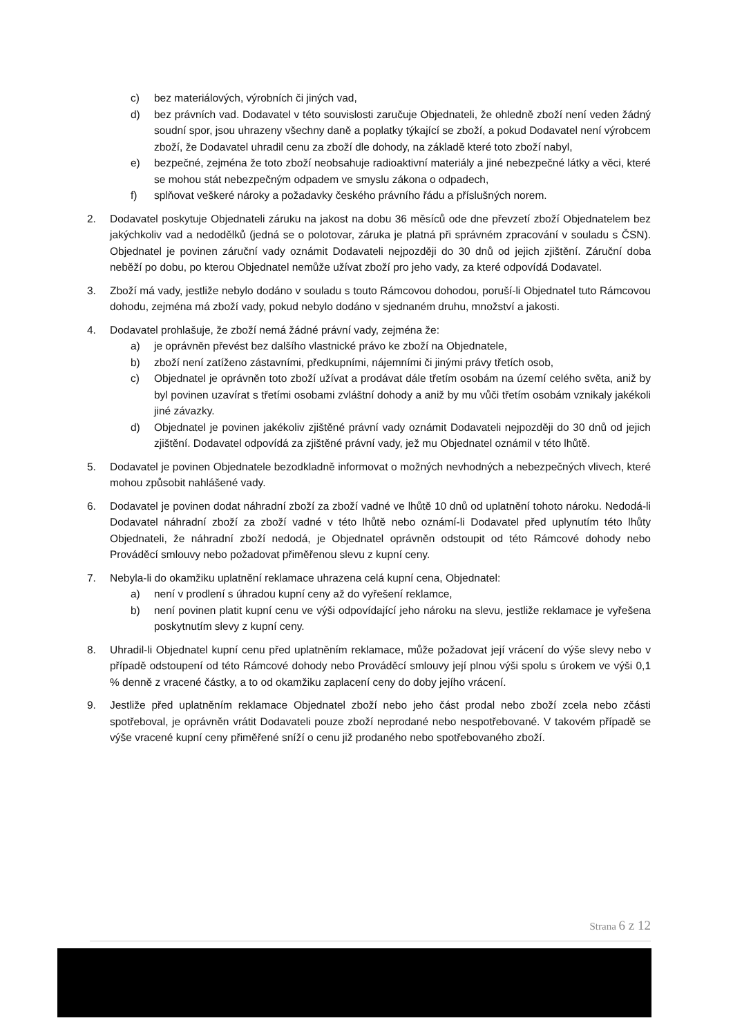c) bez materiálových, výrobních či jiných vad,
d) bez právních vad. Dodavatel v této souvislosti zaručuje Objednateli, že ohledně zboží není veden žádný soudní spor, jsou uhrazeny všechny daně a poplatky týkající se zboží, a pokud Dodavatel není výrobcem zboží, že Dodavatel uhradil cenu za zboží dle dohody, na základě které toto zboží nabyl,
e) bezpečné, zejména že toto zboží neobsahuje radioaktivní materiály a jiné nebezpečné látky a věci, které se mohou stát nebezpečným odpadem ve smyslu zákona o odpadech,
f) splňovat veškeré nároky a požadavky českého právního řádu a příslušných norem.
2. Dodavatel poskytuje Objednateli záruku na jakost na dobu 36 měsíců ode dne převzetí zboží Objednatelem bez jakýchkoliv vad a nedodělků (jedná se o polotovar, záruka je platná při správném zpracování v souladu s ČSN). Objednatel je povinen záruční vady oznámit Dodavateli nejpozději do 30 dnů od jejich zjištění. Záruční doba neběží po dobu, po kterou Objednatel nemůže užívat zboží pro jeho vady, za které odpovídá Dodavatel.
3. Zboží má vady, jestliže nebylo dodáno v souladu s touto Rámcovou dohodou, poruší-li Objednatel tuto Rámcovou dohodu, zejména má zboží vady, pokud nebylo dodáno v sjednaném druhu, množství a jakosti.
4. Dodavatel prohlašuje, že zboží nemá žádné právní vady, zejména že:
a) je oprávněn převést bez dalšího vlastnické právo ke zboží na Objednatele,
b) zboží není zatíženo zástavními, předkupními, nájemními či jinými právy třetích osob,
c) Objednatel je oprávněn toto zboží užívat a prodávat dále třetím osobám na území celého světa, aniž by byl povinen uzavírat s třetími osobami zvláštní dohody a aniž by mu vůči třetím osobám vznikaly jakékoli jiné závazky.
d) Objednatel je povinen jakékoliv zjištěné právní vady oznámit Dodavateli nejpozději do 30 dnů od jejich zjištění. Dodavatel odpovídá za zjištěné právní vady, jež mu Objednatel oznámil v této lhůtě.
5. Dodavatel je povinen Objednatele bezodkladně informovat o možných nevhodných a nebezpečných vlivech, které mohou způsobit nahlášené vady.
6. Dodavatel je povinen dodat náhradní zboží za zboží vadné ve lhůtě 10 dnů od uplatnění tohoto nároku. Nedodá-li Dodavatel náhradní zboží za zboží vadné v této lhůtě nebo oznámí-li Dodavatel před uplynutím této lhůty Objednateli, že náhradní zboží nedodá, je Objednatel oprávněn odstoupit od této Rámcové dohody nebo Prováděcí smlouvy nebo požadovat přiměřenou slevu z kupní ceny.
7. Nebyla-li do okamžiku uplatnění reklamace uhrazena celá kupní cena, Objednatel:
a) není v prodlení s úhradou kupní ceny až do vyřešení reklamce,
b) není povinen platit kupní cenu ve výši odpovídající jeho nároku na slevu, jestliže reklamace je vyřešena poskytnutím slevy z kupní ceny.
8. Uhradil-li Objednatel kupní cenu před uplatněním reklamace, může požadovat její vrácení do výše slevy nebo v případě odstoupení od této Rámcové dohody nebo Prováděcí smlouvy její plnou výši spolu s úrokem ve výši 0,1 % denně z vracené částky, a to od okamžiku zaplacení ceny do doby jejího vrácení.
9. Jestliže před uplatněním reklamace Objednatel zboží nebo jeho část prodal nebo zboží zcela nebo zčásti spotřeboval, je oprávněn vrátit Dodavateli pouze zboží neprodané nebo nespotřebované. V takovém případě se výše vracené kupní ceny přiměřené sníží o cenu již prodaného nebo spotřebovaného zboží.
Strana 6 z 12